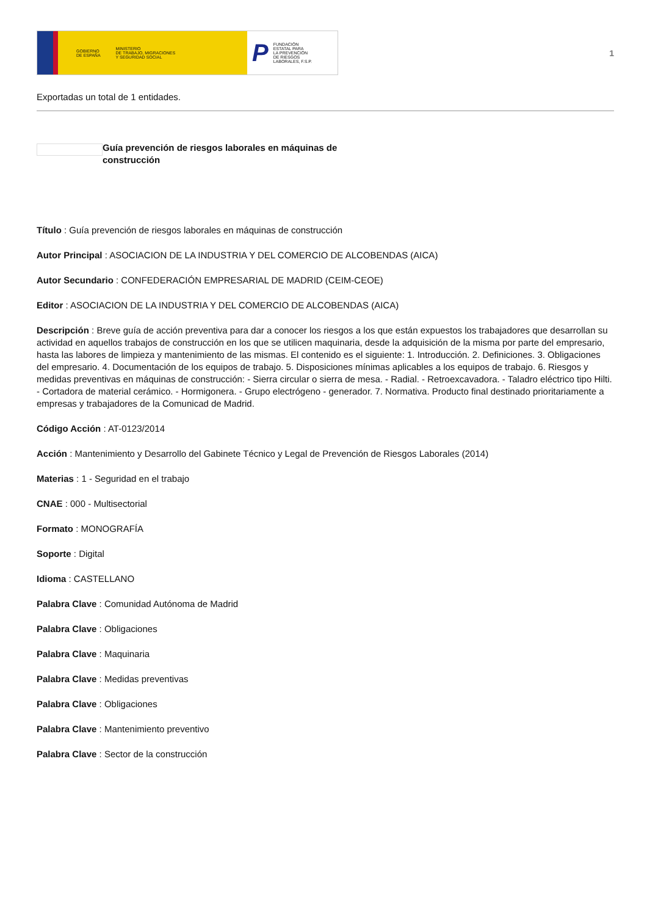GOBIERNO
DE ESPAÑA MINISTERIO
DE TRABAJO, MIGRACIONES
Y SEGURIDAD SOCIAL
P FUNDACIÓN
ESTATAL PARA
LA PREVENCIÓN
DE RIESGOS
LABORALES, F.S.P.
1
Exportadas un total de 1 entidades.
Guía prevención de riesgos laborales en máquinas de construcción
Título : Guía prevención de riesgos laborales en máquinas de construcción
Autor Principal : ASOCIACION DE LA INDUSTRIA Y DEL COMERCIO DE ALCOBENDAS (AICA)
Autor Secundario : CONFEDERACIÓN EMPRESARIAL DE MADRID (CEIM-CEOE)
Editor : ASOCIACION DE LA INDUSTRIA Y DEL COMERCIO DE ALCOBENDAS (AICA)
Descripción : Breve guía de acción preventiva para dar a conocer los riesgos a los que están expuestos los trabajadores que desarrollan su actividad en aquellos trabajos de construcción en los que se utilicen maquinaria, desde la adquisición de la misma por parte del empresario, hasta las labores de limpieza y mantenimiento de las mismas. El contenido es el siguiente: 1. Introducción. 2. Definiciones. 3. Obligaciones del empresario. 4. Documentación de los equipos de trabajo. 5. Disposiciones mínimas aplicables a los equipos de trabajo. 6. Riesgos y medidas preventivas en máquinas de construcción: - Sierra circular o sierra de mesa. - Radial. - Retroexcavadora. - Taladro eléctrico tipo Hilti. - Cortadora de material cerámico. - Hormigonera. - Grupo electrógeno - generador. 7. Normativa. Producto final destinado prioritariamente a empresas y trabajadores de la Comunicad de Madrid.
Código Acción : AT-0123/2014
Acción : Mantenimiento y Desarrollo del Gabinete Técnico y Legal de Prevención de Riesgos Laborales (2014)
Materias : 1 - Seguridad en el trabajo
CNAE : 000 - Multisectorial
Formato : MONOGRAFÍA
Soporte : Digital
Idioma : CASTELLANO
Palabra Clave : Comunidad Autónoma de Madrid
Palabra Clave : Obligaciones
Palabra Clave : Maquinaria
Palabra Clave : Medidas preventivas
Palabra Clave : Obligaciones
Palabra Clave : Mantenimiento preventivo
Palabra Clave : Sector de la construcción